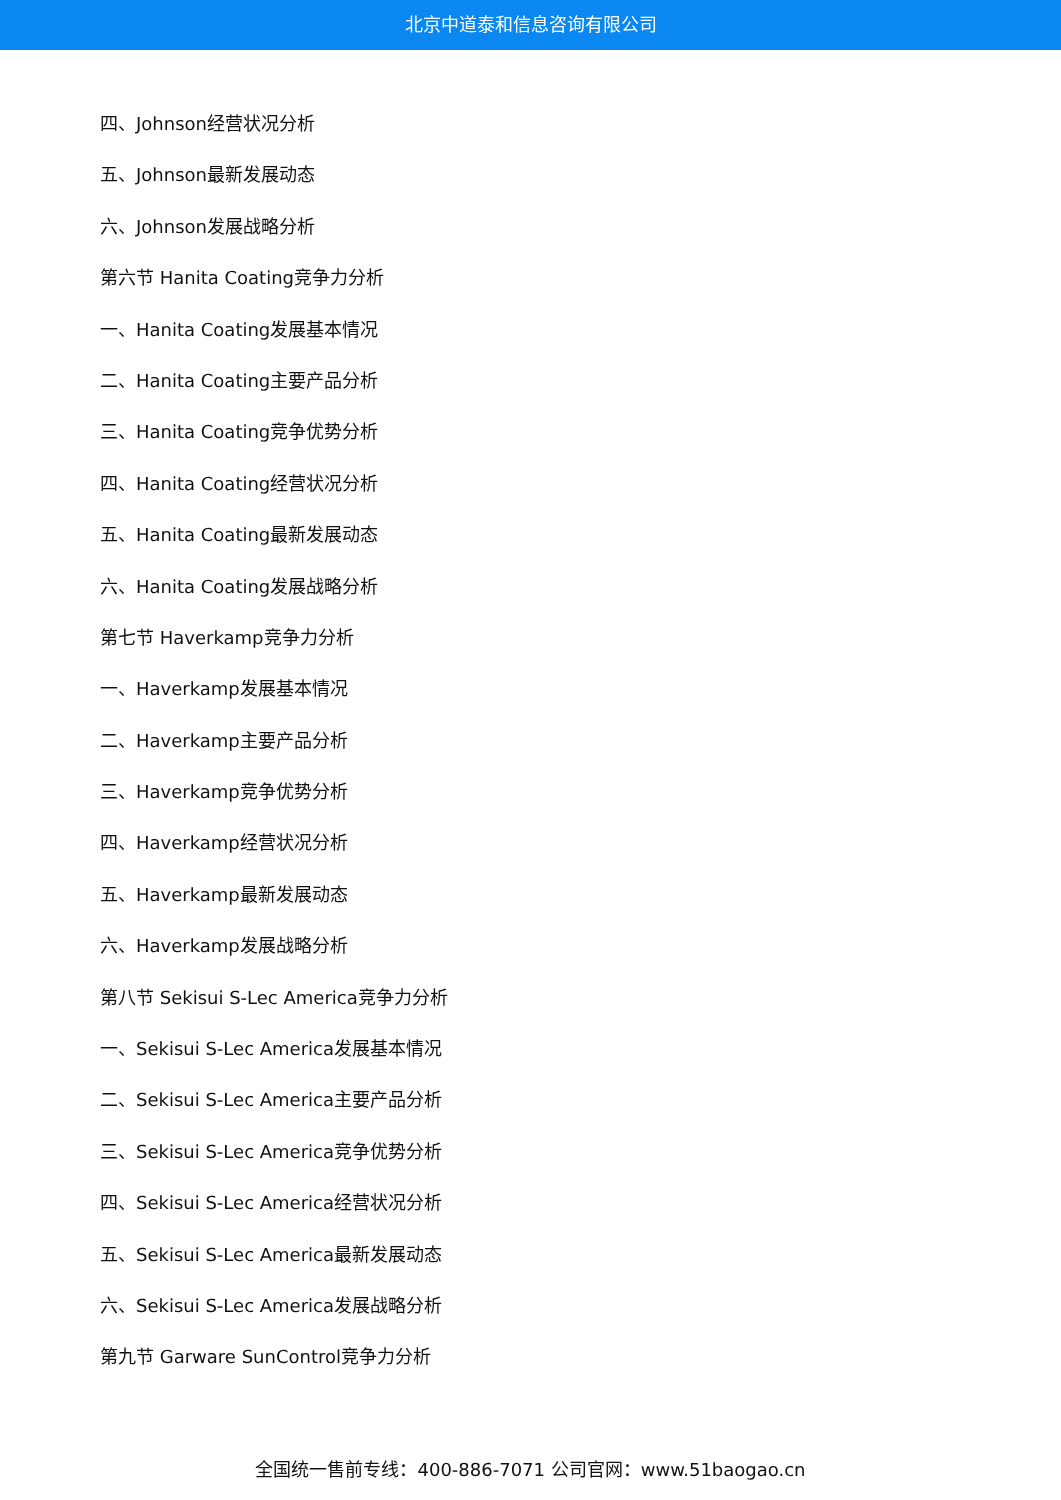北京中道泰和信息咨询有限公司
四、Johnson经营状况分析
五、Johnson最新发展动态
六、Johnson发展战略分析
第六节 Hanita Coating竞争力分析
一、Hanita Coating发展基本情况
二、Hanita Coating主要产品分析
三、Hanita Coating竞争优势分析
四、Hanita Coating经营状况分析
五、Hanita Coating最新发展动态
六、Hanita Coating发展战略分析
第七节 Haverkamp竞争力分析
一、Haverkamp发展基本情况
二、Haverkamp主要产品分析
三、Haverkamp竞争优势分析
四、Haverkamp经营状况分析
五、Haverkamp最新发展动态
六、Haverkamp发展战略分析
第八节 Sekisui S-Lec America竞争力分析
一、Sekisui S-Lec America发展基本情况
二、Sekisui S-Lec America主要产品分析
三、Sekisui S-Lec America竞争优势分析
四、Sekisui S-Lec America经营状况分析
五、Sekisui S-Lec America最新发展动态
六、Sekisui S-Lec America发展战略分析
第九节 Garware SunControl竞争力分析
全国统一售前专线：400-886-7071 公司官网：www.51baogao.cn